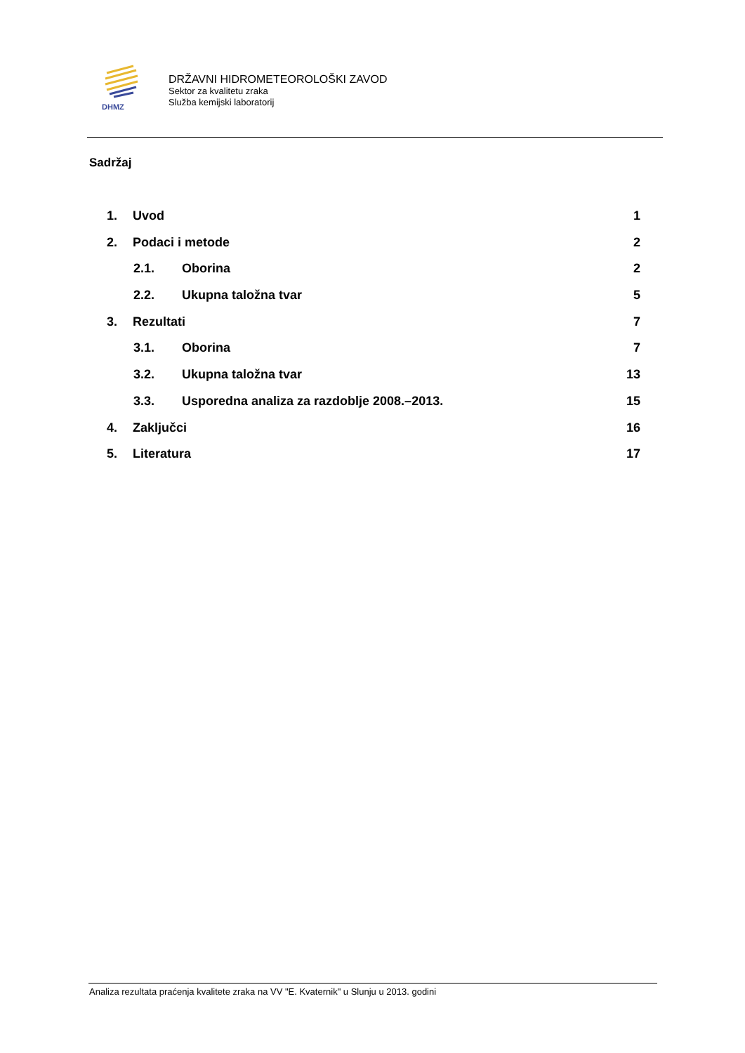DHMZ
DRŽAVNI HIDROMETEOROLOŠKI ZAVOD
Sektor za kvalitetu zraka
Služba kemijski laboratorij
Sadržaj
1. Uvod 1
2. Podaci i metode 2
2.1. Oborina 2
2.2. Ukupna taložna tvar 5
3. Rezultati 7
3.1. Oborina 7
3.2. Ukupna taložna tvar 13
3.3. Usporedna analiza za razdoblje 2008.–2013. 15
4. Zaključci 16
5. Literatura 17
Analiza rezultata praćenja kvalitete zraka na VV "E. Kvaternik" u Slunju u 2013. godini